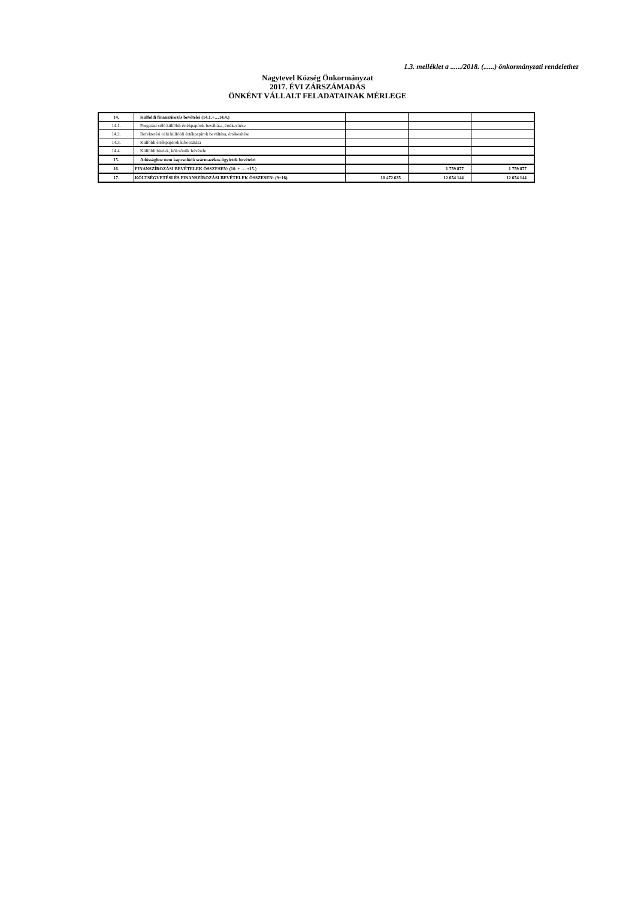1.3. melléklet a ....../2018. (......) önkormányzati rendelethez
Nagytevel Község Önkormányzat
2017. ÉVI ZÁRSZÁMADÁS
ÖNKÉNT VÁLLALT FELADATAINAK MÉRLEGE
| 14. | Külföldi finanszírozás bevételei (14.1.+…14.4.) | | | |
| 14.1. | Forgatási célú külföldi értékpapírok beváltása, értékesítése | | | |
| 14.2. | Befektetési célú külföldi értékpapírok beváltása, értékesítése | | | |
| 14.3. | Külföldi értékpapírok kibocsátása | | | |
| 14.4. | Külföldi hitelek, kölcsönök felvétele | | | |
| 15. | Adóssághoz nem kapcsolódó származékos ügyletek bevételei | | | |
| 16. | FINANSZÍROZÁSI BEVÉTELEK ÖSSZESEN: (10. + … +15.) | | 1 759 877 | 1 759 877 |
| 17. | KÖLTSÉGVETÉSI ÉS FINANSZÍROZÁSI BEVÉTELEK ÖSSZESEN: (9+16) | 10 472 635 | 12 654 144 | 12 654 144 |